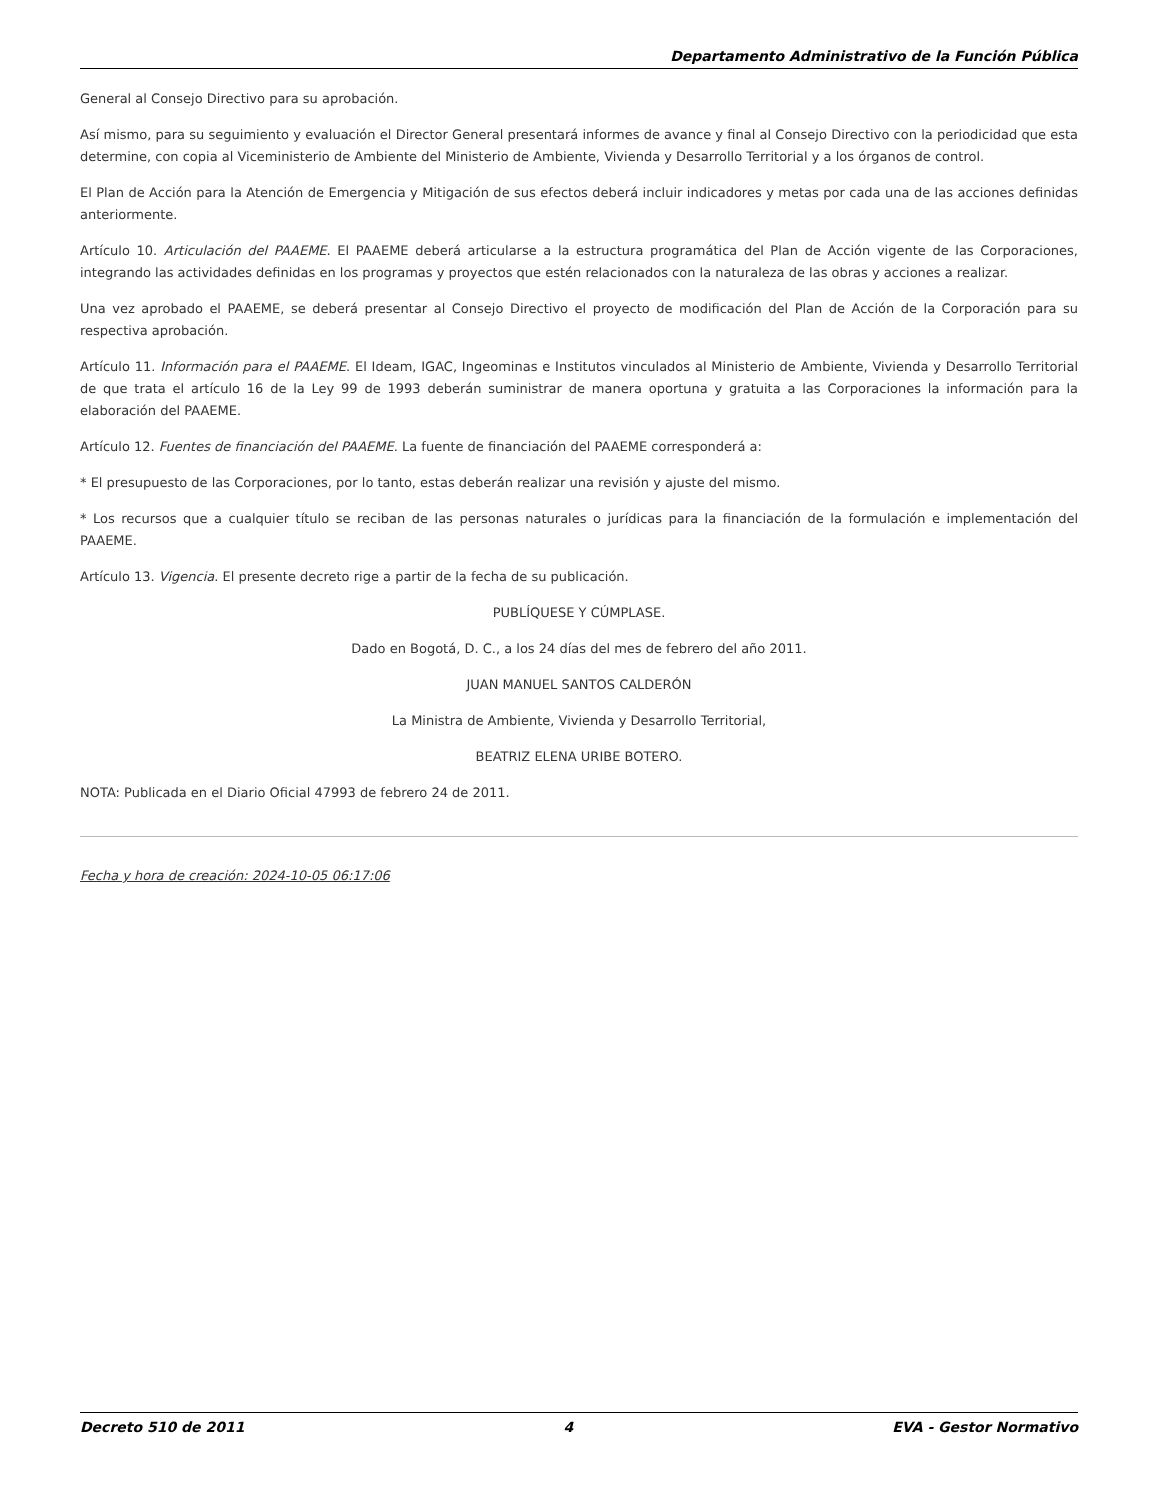Departamento Administrativo de la Función Pública
General al Consejo Directivo para su aprobación.
Así mismo, para su seguimiento y evaluación el Director General presentará informes de avance y final al Consejo Directivo con la periodicidad que esta determine, con copia al Viceministerio de Ambiente del Ministerio de Ambiente, Vivienda y Desarrollo Territorial y a los órganos de control.
El Plan de Acción para la Atención de Emergencia y Mitigación de sus efectos deberá incluir indicadores y metas por cada una de las acciones definidas anteriormente.
Artículo 10. Articulación del PAAEME. El PAAEME deberá articularse a la estructura programática del Plan de Acción vigente de las Corporaciones, integrando las actividades definidas en los programas y proyectos que estén relacionados con la naturaleza de las obras y acciones a realizar.
Una vez aprobado el PAAEME, se deberá presentar al Consejo Directivo el proyecto de modificación del Plan de Acción de la Corporación para su respectiva aprobación.
Artículo 11. Información para el PAAEME. El Ideam, IGAC, Ingeominas e Institutos vinculados al Ministerio de Ambiente, Vivienda y Desarrollo Territorial de que trata el artículo 16 de la Ley 99 de 1993 deberán suministrar de manera oportuna y gratuita a las Corporaciones la información para la elaboración del PAAEME.
Artículo 12. Fuentes de financiación del PAAEME. La fuente de financiación del PAAEME corresponderá a:
* El presupuesto de las Corporaciones, por lo tanto, estas deberán realizar una revisión y ajuste del mismo.
* Los recursos que a cualquier título se reciban de las personas naturales o jurídicas para la financiación de la formulación e implementación del PAAEME.
Artículo 13. Vigencia. El presente decreto rige a partir de la fecha de su publicación.
PUBLÍQUESE Y CÚMPLASE.
Dado en Bogotá, D. C., a los 24 días del mes de febrero del año 2011.
JUAN MANUEL SANTOS CALDERÓN
La Ministra de Ambiente, Vivienda y Desarrollo Territorial,
BEATRIZ ELENA URIBE BOTERO.
NOTA: Publicada en el Diario Oficial 47993 de febrero 24 de 2011.
Fecha y hora de creación: 2024-10-05 06:17:06
Decreto 510 de 2011 4 EVA - Gestor Normativo